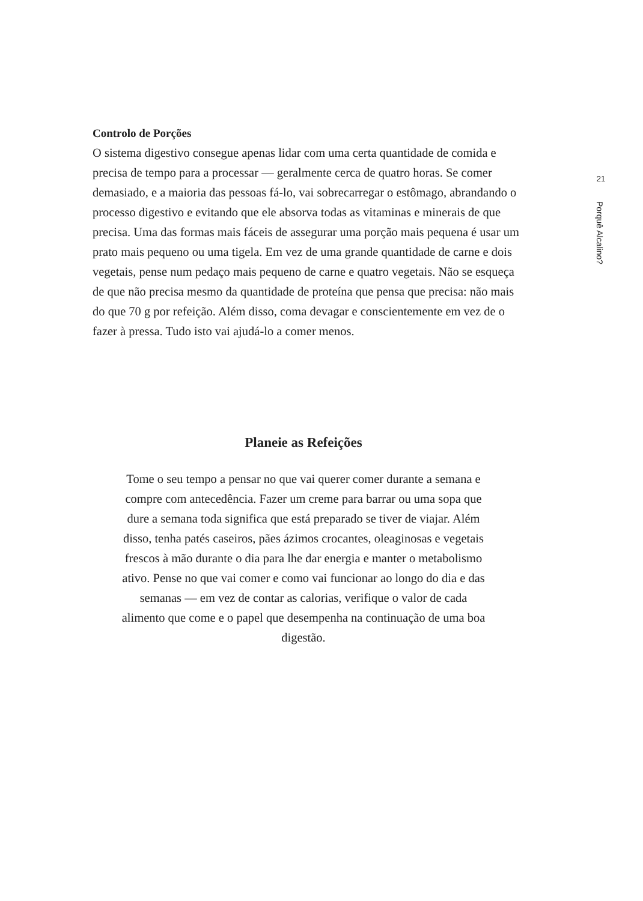21
Porquê Alcalino?
Controlo de Porções
O sistema digestivo consegue apenas lidar com uma certa quantidade de comida e precisa de tempo para a processar — geralmente cerca de quatro horas. Se comer demasiado, e a maioria das pessoas fá-lo, vai sobrecarregar o estômago, abrandando o processo digestivo e evitando que ele absorva todas as vitaminas e minerais de que precisa. Uma das formas mais fáceis de assegurar uma porção mais pequena é usar um prato mais pequeno ou uma tigela. Em vez de uma grande quantidade de carne e dois vegetais, pense num pedaço mais pequeno de carne e quatro vegetais. Não se esqueça de que não precisa mesmo da quantidade de proteína que pensa que precisa: não mais do que 70 g por refeição. Além disso, coma devagar e conscientemente em vez de o fazer à pressa. Tudo isto vai ajudá-lo a comer menos.
Planeie as Refeições
Tome o seu tempo a pensar no que vai querer comer durante a semana e compre com antecedência. Fazer um creme para barrar ou uma sopa que dure a semana toda significa que está preparado se tiver de viajar. Além disso, tenha patés caseiros, pães ázimos crocantes, oleaginosas e vegetais frescos à mão durante o dia para lhe dar energia e manter o metabolismo ativo. Pense no que vai comer e como vai funcionar ao longo do dia e das semanas — em vez de contar as calorias, verifique o valor de cada alimento que come e o papel que desempenha na continuação de uma boa digestão.